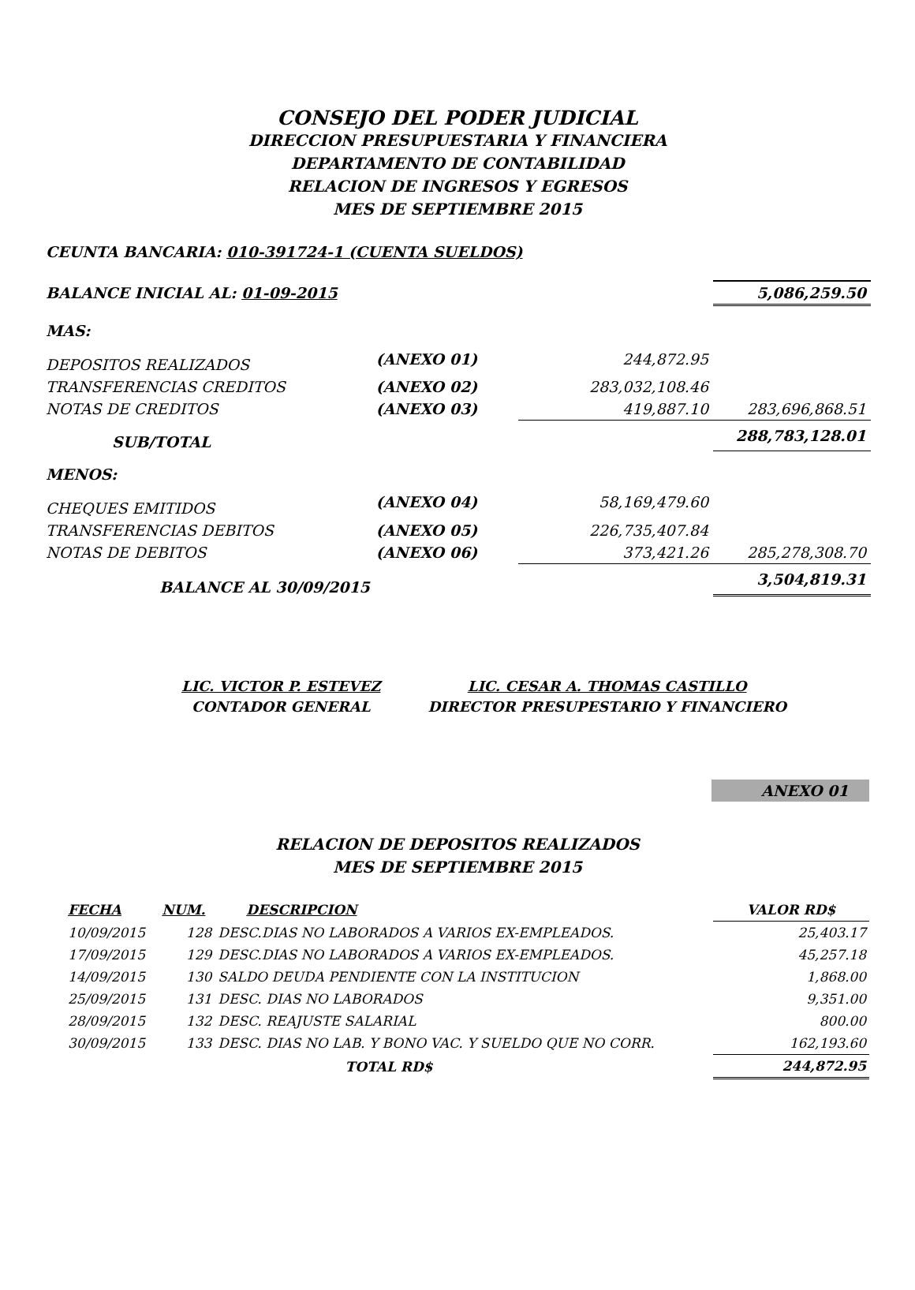CONSEJO DEL PODER JUDICIAL
DIRECCION PRESUPUESTARIA Y FINANCIERA
DEPARTAMENTO DE CONTABILIDAD
RELACION DE INGRESOS Y EGRESOS
MES DE SEPTIEMBRE 2015
CEUNTA BANCARIA: 010-391724-1 (CUENTA SUELDOS)
| BALANCE INICIAL AL: 01-09-2015 | | | 5,086,259.50 |
| MAS: | | | |
| DEPOSITOS REALIZADOS | (ANEXO 01) | 244,872.95 | |
| TRANSFERENCIAS CREDITOS | (ANEXO 02) | 283,032,108.46 | |
| NOTAS DE CREDITOS | (ANEXO 03) | 419,887.10 | 283,696,868.51 |
| SUB/TOTAL | | | 288,783,128.01 |
| MENOS: | | | |
| CHEQUES EMITIDOS | (ANEXO 04) | 58,169,479.60 | |
| TRANSFERENCIAS DEBITOS | (ANEXO 05) | 226,735,407.84 | |
| NOTAS DE DEBITOS | (ANEXO 06) | 373,421.26 | 285,278,308.70 |
| BALANCE AL 30/09/2015 | | | 3,504,819.31 |
| LIC. VICTOR P. ESTEVEZ | LIC. CESAR A. THOMAS CASTILLO |
| CONTADOR GENERAL | DIRECTOR PRESUPESTARIO Y FINANCIERO |
ANEXO 01
RELACION DE DEPOSITOS REALIZADOS
MES DE SEPTIEMBRE 2015
| FECHA | NUM. | DESCRIPCION | VALOR RD$ |
| --- | --- | --- | --- |
| 10/09/2015 | 128 | DESC.DIAS NO LABORADOS A VARIOS EX-EMPLEADOS. | 25,403.17 |
| 17/09/2015 | 129 | DESC.DIAS NO LABORADOS A VARIOS EX-EMPLEADOS. | 45,257.18 |
| 14/09/2015 | 130 | SALDO DEUDA PENDIENTE CON LA INSTITUCION | 1,868.00 |
| 25/09/2015 | 131 | DESC. DIAS NO LABORADOS | 9,351.00 |
| 28/09/2015 | 132 | DESC. REAJUSTE SALARIAL | 800.00 |
| 30/09/2015 | 133 | DESC. DIAS NO LAB. Y BONO VAC. Y SUELDO QUE NO CORR. | 162,193.60 |
| TOTAL RD$ | | | 244,872.95 |